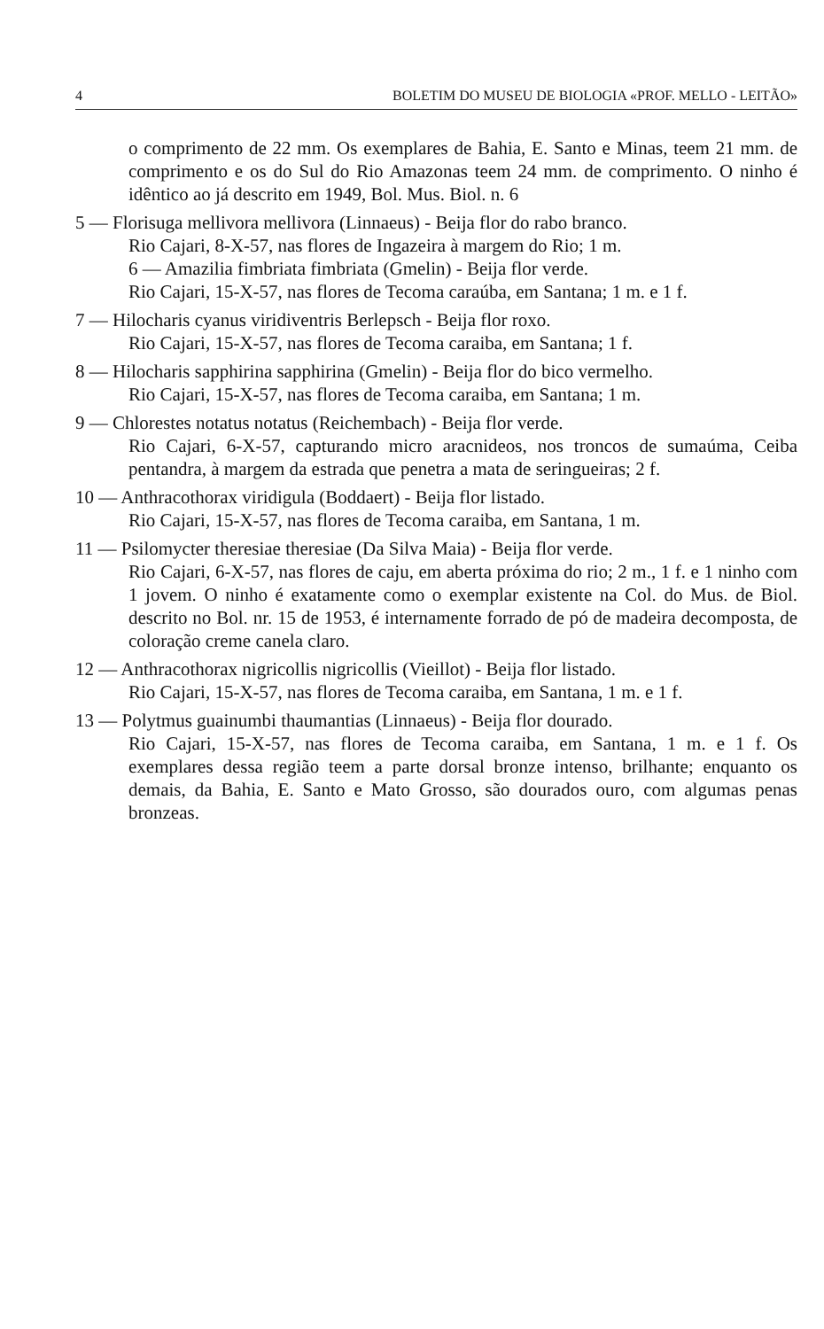4 BOLETIM DO MUSEU DE BIOLOGIA «PROF. MELLO - LEITÃO»
o comprimento de 22 mm. Os exemplares de Bahia, E. Santo e Minas, teem 21 mm. de comprimento e os do Sul do Rio Amazonas teem 24 mm. de comprimento. O ninho é idêntico ao já descrito em 1949, Bol. Mus. Biol. n. 6
5 — Florisuga mellivora mellivora (Linnaeus) - Beija flor do rabo branco.
Rio Cajari, 8-X-57, nas flores de Ingazeira à margem do Rio; 1 m.
6 — Amazilia fimbriata fimbriata (Gmelin) - Beija flor verde.
Rio Cajari, 15-X-57, nas flores de Tecoma caraúba, em Santana; 1 m. e 1 f.
7 — Hilocharis cyanus viridiventris Berlepsch - Beija flor roxo.
Rio Cajari, 15-X-57, nas flores de Tecoma caraiba, em Santana; 1 f.
8 — Hilocharis sapphirina sapphirina (Gmelin) - Beija flor do bico vermelho.
Rio Cajari, 15-X-57, nas flores de Tecoma caraiba, em Santana; 1 m.
9 — Chlorestes notatus notatus (Reichembach) - Beija flor verde.
Rio Cajari, 6-X-57, capturando micro aracnideos, nos troncos de sumaúma, Ceiba pentandra, à margem da estrada que penetra a mata de seringueiras; 2 f.
10 — Anthracothorax viridigula (Boddaert) - Beija flor listado.
Rio Cajari, 15-X-57, nas flores de Tecoma caraiba, em Santana, 1 m.
11 — Psilomycter theresiae theresiae (Da Silva Maia) - Beija flor verde.
Rio Cajari, 6-X-57, nas flores de caju, em aberta próxima do rio; 2 m., 1 f. e 1 ninho com 1 jovem. O ninho é exatamente como o exemplar existente na Col. do Mus. de Biol. descrito no Bol. nr. 15 de 1953, é internamente forrado de pó de madeira decomposta, de coloração creme canela claro.
12 — Anthracothorax nigricollis nigricollis (Vieillot) - Beija flor listado.
Rio Cajari, 15-X-57, nas flores de Tecoma caraiba, em Santana, 1 m. e 1 f.
13 — Polytmus guainumbi thaumantias (Linnaeus) - Beija flor dourado.
Rio Cajari, 15-X-57, nas flores de Tecoma caraiba, em Santana, 1 m. e 1 f. Os exemplares dessa região teem a parte dorsal bronze intenso, brilhante; enquanto os demais, da Bahia, E. Santo e Mato Grosso, são dourados ouro, com algumas penas bronzeas.